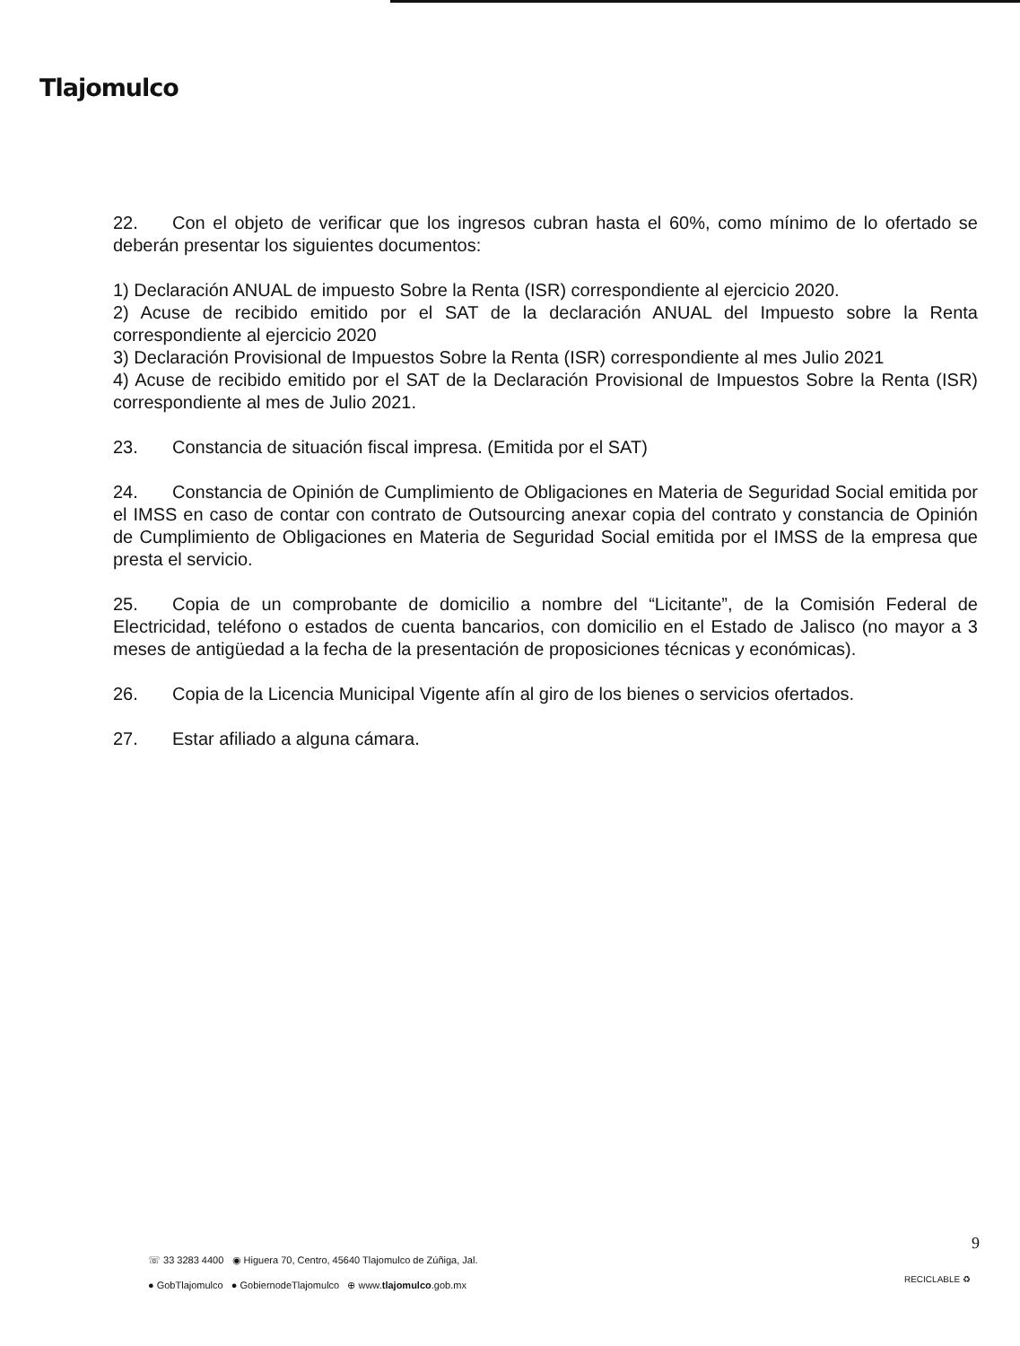Tlajomulco
22. Con el objeto de verificar que los ingresos cubran hasta el 60%, como mínimo de lo ofertado se deberán presentar los siguientes documentos:
1) Declaración ANUAL de impuesto Sobre la Renta (ISR) correspondiente al ejercicio 2020.
2) Acuse de recibido emitido por el SAT de la declaración ANUAL del Impuesto sobre la Renta correspondiente al ejercicio 2020
3) Declaración Provisional de Impuestos Sobre la Renta (ISR) correspondiente al mes Julio 2021
4) Acuse de recibido emitido por el SAT de la Declaración Provisional de Impuestos Sobre la Renta (ISR) correspondiente al mes de Julio 2021.
23. Constancia de situación fiscal impresa. (Emitida por el SAT)
24. Constancia de Opinión de Cumplimiento de Obligaciones en Materia de Seguridad Social emitida por el IMSS en caso de contar con contrato de Outsourcing anexar copia del contrato y constancia de Opinión de Cumplimiento de Obligaciones en Materia de Seguridad Social emitida por el IMSS de la empresa que presta el servicio.
25. Copia de un comprobante de domicilio a nombre del “Licitante”, de la Comisión Federal de Electricidad, teléfono o estados de cuenta bancarios, con domicilio en el Estado de Jalisco (no mayor a 3 meses de antigüedad a la fecha de la presentación de proposiciones técnicas y económicas).
26. Copia de la Licencia Municipal Vigente afín al giro de los bienes o servicios ofertados.
27. Estar afiliado a alguna cámara.
☏ 33 3283 4400 ◉ Higuera 70, Centro, 45640 Tlajomulco de Zúñiga, Jal.
● GobTlajomulco ● GobiernodeTlajomulco ⊕ www.tlajomulco.gob.mx
9
RECICLABLE ♻